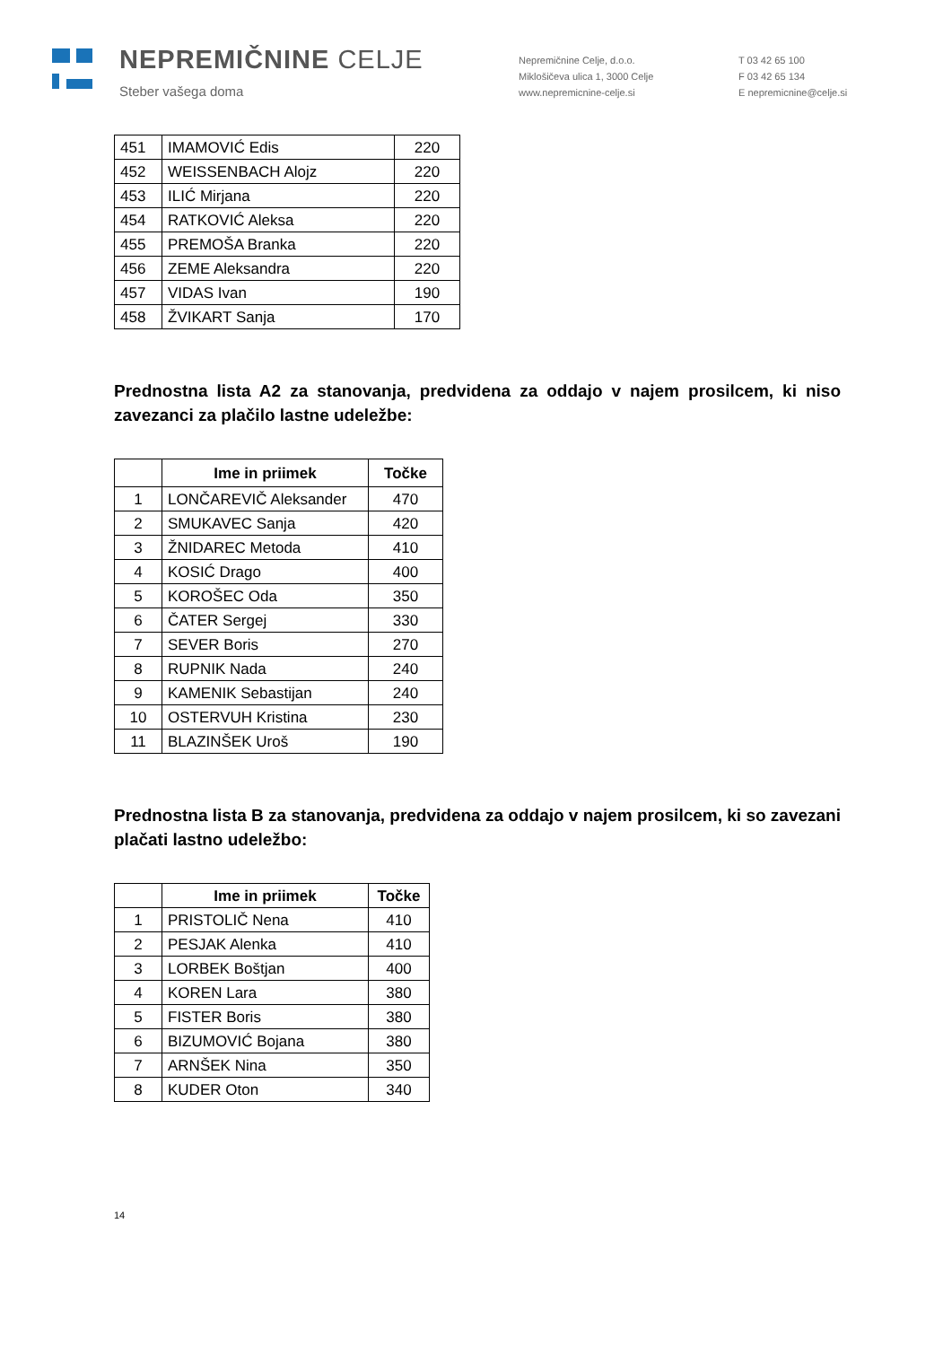NEPREMIČNINE CELJE
Steber vašega doma
Nepremičnine Celje, d.o.o.
Miklošičeva ulica 1, 3000 Celje
www.nepremicnine-celje.si
T 03 42 65 100
F 03 42 65 134
E nepremicnine@celje.si
| 451 | IMAMOVIĆ Edis | 220 |
| 452 | WEISSENBACH Alojz | 220 |
| 453 | ILIĆ Mirjana | 220 |
| 454 | RATKOVIĆ Aleksa | 220 |
| 455 | PREMOŠA Branka | 220 |
| 456 | ZEME Aleksandra | 220 |
| 457 | VIDAS Ivan | 190 |
| 458 | ŽVIKART Sanja | 170 |
Prednostna lista A2 za stanovanja, predvidena za oddajo v najem prosilcem, ki niso zavezanci za plačilo lastne udeležbe:
| | Ime in priimek | Točke |
| --- | --- | --- |
| 1 | LONČAREVIČ Aleksander | 470 |
| 2 | SMUKAVEC Sanja | 420 |
| 3 | ŽNIDAREC Metoda | 410 |
| 4 | KOSIĆ Drago | 400 |
| 5 | KOROŠEC Oda | 350 |
| 6 | ČATER Sergej | 330 |
| 7 | SEVER Boris | 270 |
| 8 | RUPNIK Nada | 240 |
| 9 | KAMENIK Sebastijan | 240 |
| 10 | OSTERVUH Kristina | 230 |
| 11 | BLAZINŠEK Uroš | 190 |
Prednostna lista B za stanovanja, predvidena za oddajo v najem prosilcem, ki so zavezani plačati lastno udeležbo:
| | Ime in priimek | Točke |
| --- | --- | --- |
| 1 | PRISTOLIČ Nena | 410 |
| 2 | PESJAK Alenka | 410 |
| 3 | LORBEK Boštjan | 400 |
| 4 | KOREN Lara | 380 |
| 5 | FISTER Boris | 380 |
| 6 | BIZUMOVIĆ Bojana | 380 |
| 7 | ARNŠEK Nina | 350 |
| 8 | KUDER Oton | 340 |
14